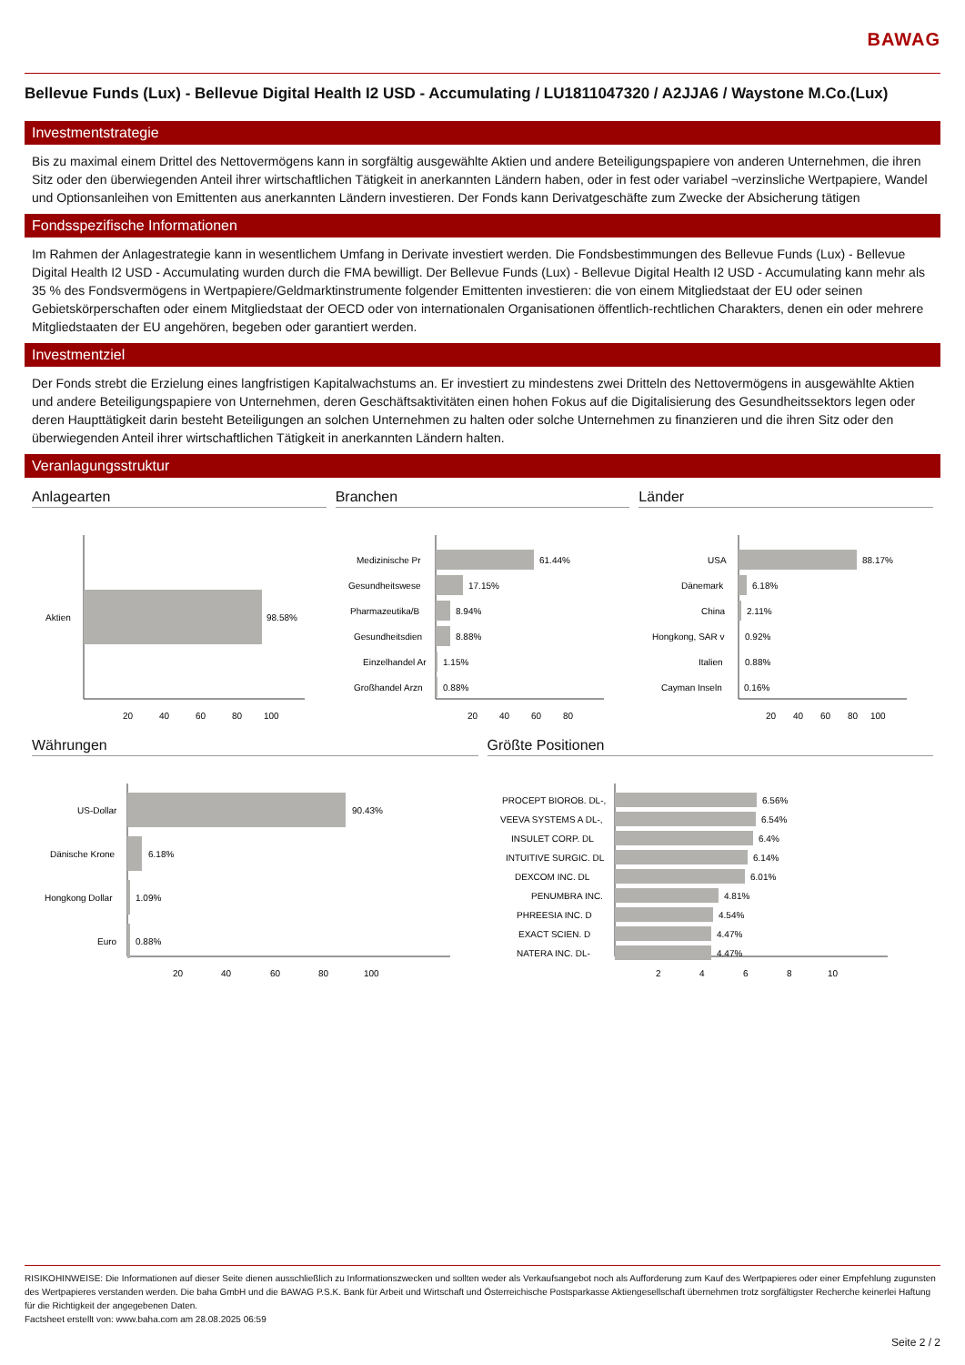BAWAG
Bellevue Funds (Lux) - Bellevue Digital Health I2 USD - Accumulating / LU1811047320 / A2JJA6 / Waystone M.Co.(Lux)
Investmentstrategie
Bis zu maximal einem Drittel des Nettovermögens kann in sorgfältig ausgewählte Aktien und andere Beteiligungspapiere von anderen Unternehmen, die ihren Sitz oder den überwiegenden Anteil ihrer wirtschaftlichen Tätigkeit in anerkannten Ländern haben, oder in fest oder variabel ¬verzinsliche Wertpapiere, Wandel und Optionsanleihen von Emittenten aus anerkannten Ländern investieren. Der Fonds kann Derivatgeschäfte zum Zwecke der Absicherung tätigen
Fondsspezifische Informationen
Im Rahmen der Anlagestrategie kann in wesentlichem Umfang in Derivate investiert werden. Die Fondsbestimmungen des Bellevue Funds (Lux) - Bellevue Digital Health I2 USD - Accumulating wurden durch die FMA bewilligt. Der Bellevue Funds (Lux) - Bellevue Digital Health I2 USD - Accumulating kann mehr als 35 % des Fondsvermögens in Wertpapiere/Geldmarktinstrumente folgender Emittenten investieren: die von einem Mitgliedstaat der EU oder seinen Gebietskörperschaften oder einem Mitgliedstaat der OECD oder von internationalen Organisationen öffentlich-rechtlichen Charakters, denen ein oder mehrere Mitgliedstaaten der EU angehören, begeben oder garantiert werden.
Investmentziel
Der Fonds strebt die Erzielung eines langfristigen Kapitalwachstums an. Er investiert zu mindestens zwei Dritteln des Nettovermögens in ausgewählte Aktien und andere Beteiligungspapiere von Unternehmen, deren Geschäftsaktivitäten einen hohen Fokus auf die Digitalisierung des Gesundheitssektors legen oder deren Haupttätigkeit darin besteht Beteiligungen an solchen Unternehmen zu halten oder solche Unternehmen zu finanzieren und die ihren Sitz oder den überwiegenden Anteil ihrer wirtschaftlichen Tätigkeit in anerkannten Ländern halten.
Veranlagungsstruktur
Anlagearten
Aktien
98.58%
20
40
60
80
100
Branchen
Medizinische Pr
61.44%
Gesundheitswese
17.15%
Pharmazeutika/B
8.94%
Gesundheitsdien
8.88%
Einzelhandel Ar
1.15%
Großhandel Arzn
0.88%
20
40
60
80
Länder
USA
88.17%
Dänemark
6.18%
China
2.11%
Hongkong, SAR v
0.92%
Italien
0.88%
Cayman Inseln
0.16%
20
40
60
80
100
Währungen
US-Dollar
90.43%
Dänische Krone
6.18%
Hongkong Dollar
1.09%
Euro
0.88%
20
40
60
80
100
Größte Positionen
PROCEPT BIOROB. DL-,
6.56%
VEEVA SYSTEMS A DL-,
6.54%
INSULET CORP. DL
6.4%
INTUITIVE SURGIC. DL
6.14%
DEXCOM INC. DL
6.01%
PENUMBRA INC.
4.81%
PHREESIA INC. D
4.54%
EXACT SCIEN. D
4.47%
NATERA INC. DL-
4.47%
2
4
6
8
10
RISIKOHINWEISE: Die Informationen auf dieser Seite dienen ausschließlich zu Informationszwecken und sollten weder als Verkaufsangebot noch als Aufforderung zum Kauf des Wertpapieres oder einer Empfehlung zugunsten des Wertpapieres verstanden werden. Die baha GmbH und die BAWAG P.S.K. Bank für Arbeit und Wirtschaft und Österreichische Postsparkasse Aktiengesellschaft übernehmen trotz sorgfältigster Recherche keinerlei Haftung für die Richtigkeit der angegebenen Daten.
Factsheet erstellt von: www.baha.com am 28.08.2025 06:59
Seite 2 / 2